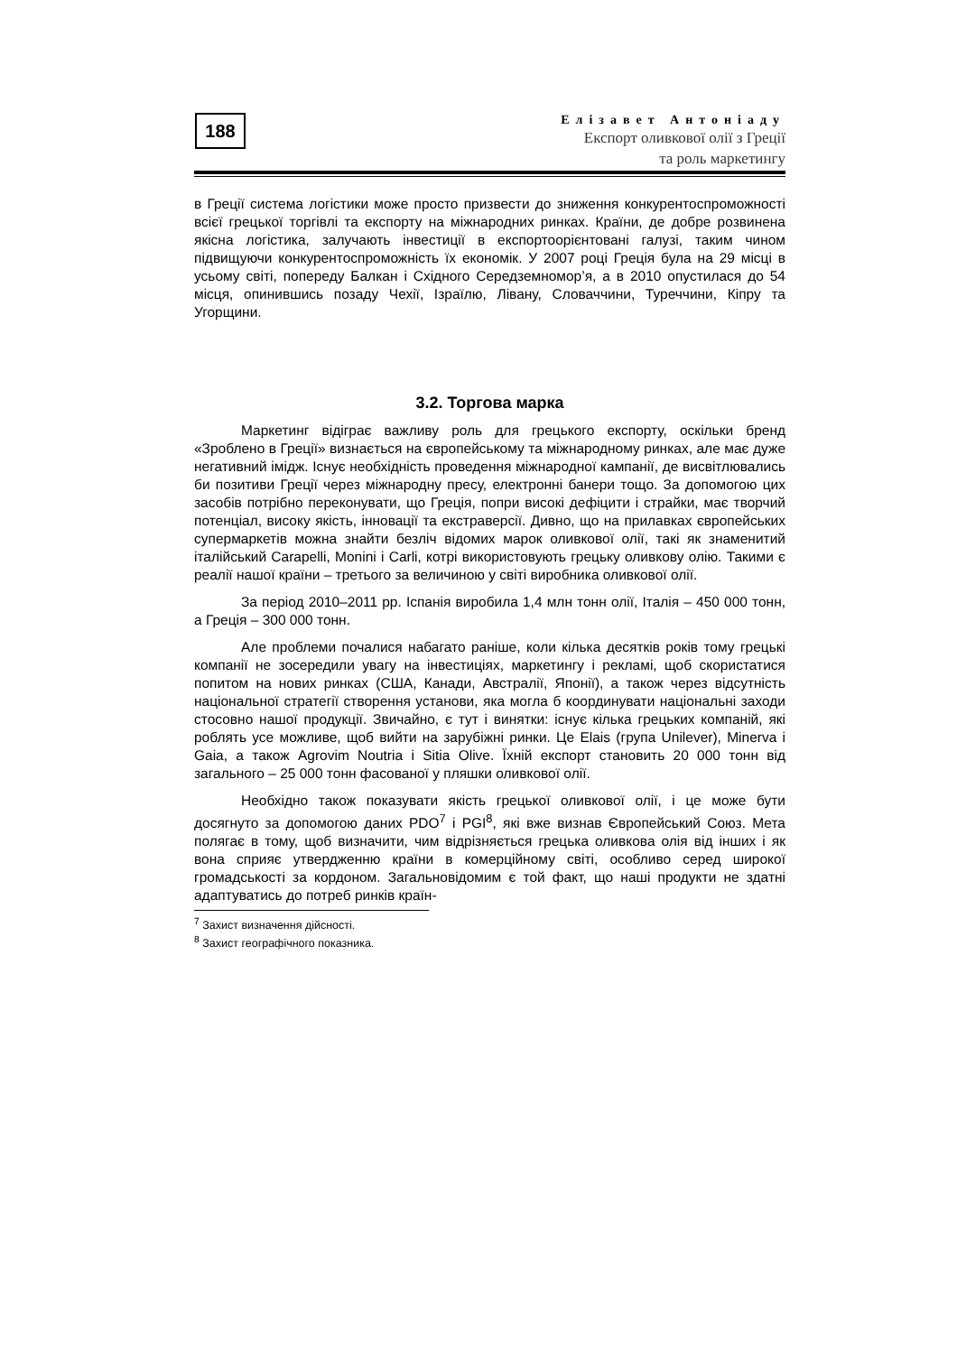188
Елізавет Антоніаду
Експорт оливкової олії з Греції
та роль маркетингу
в Греції система логістики може просто призвести до зниження конкуренто­спроможності всієї грецької торгівлі та експорту на міжнародних ринках. Країни, де добре розвинена якісна логістика, залучають інвестиції в експортоорієнтовані галузі, таким чином підвищуючи конкурентоспроможність їх економік. У 2007 році Греція була на 29 місці в усьому світі, попереду Балкан і Східного Середземномор’я, а в 2010 опустилася до 54 місця, опинившись позаду Чехії, Ізраїлю, Лівану, Словаччини, Туреччини, Кіпру та Угорщини.
3.2. Торгова марка
Маркетинг відіграє важливу роль для грецького експорту, оскільки бренд «Зроблено в Греції» визнається на європейському та міжнародному ринках, але має дуже негативний імідж. Існує необхідність проведення міжнародної кампанії, де висвітлювались би позитиви Греції через міжнародну пресу, електронні банери тощо. За допомогою цих засобів потрібно переконувати, що Греція, попри високі дефіцити і страйки, має творчий потенціал, високу якість, інновації та екстраверсії. Дивно, що на прилавках європейських супермаркетів можна знайти безліч відомих марок оливкової олії, такі як знаменитий італійський Carapelli, Monini і Carli, котрі використовують грецьку оливкову олію. Такими є реалії нашої країни – третього за величиною у світі виробника оливкової олії.
За період 2010–2011 рр. Іспанія виробила 1,4 млн тонн олії, Італія – 450 000 тонн, а Греція – 300 000 тонн.
Але проблеми почалися набагато раніше, коли кілька десятків років тому грецькі компанії не зосередили увагу на інвестиціях, маркетингу і рекламі, щоб скористатися попитом на нових ринках (США, Канади, Австралії, Японії), а також через відсутність національної стратегії створення установи, яка могла б координувати національні заходи стосовно нашої продукції. Звичайно, є тут і винятки: існує кілька грецьких компаній, які роблять усе можливе, щоб вийти на зарубіжні ринки. Це Elais (група Unilever), Minerva і Gaia, а також Agrovim Noutria і Sitia Olive. Їхній експорт становить 20 000 тонн від загального – 25 000 тонн фасованої у пляшки оливкової олії.
Необхідно також показувати якість грецької оливкової олії, і це може бути досягнуто за допомогою даних PDO<sup>7</sup> і PGI<sup>8</sup>, які вже визнав Європейський Союз. Мета полягає в тому, щоб визначити, чим відрізняється грецька оливкова олія від інших і як вона сприяє утвердженню країни в комерційному світі, особливо серед широкої громадськості за кордоном. Загальновідомим є той факт, що наші продукти не здатні адаптуватись до потреб ринків країн-
<sup>7</sup> Захист визначення дійсності.
<sup>8</sup> Захист географічного показника.